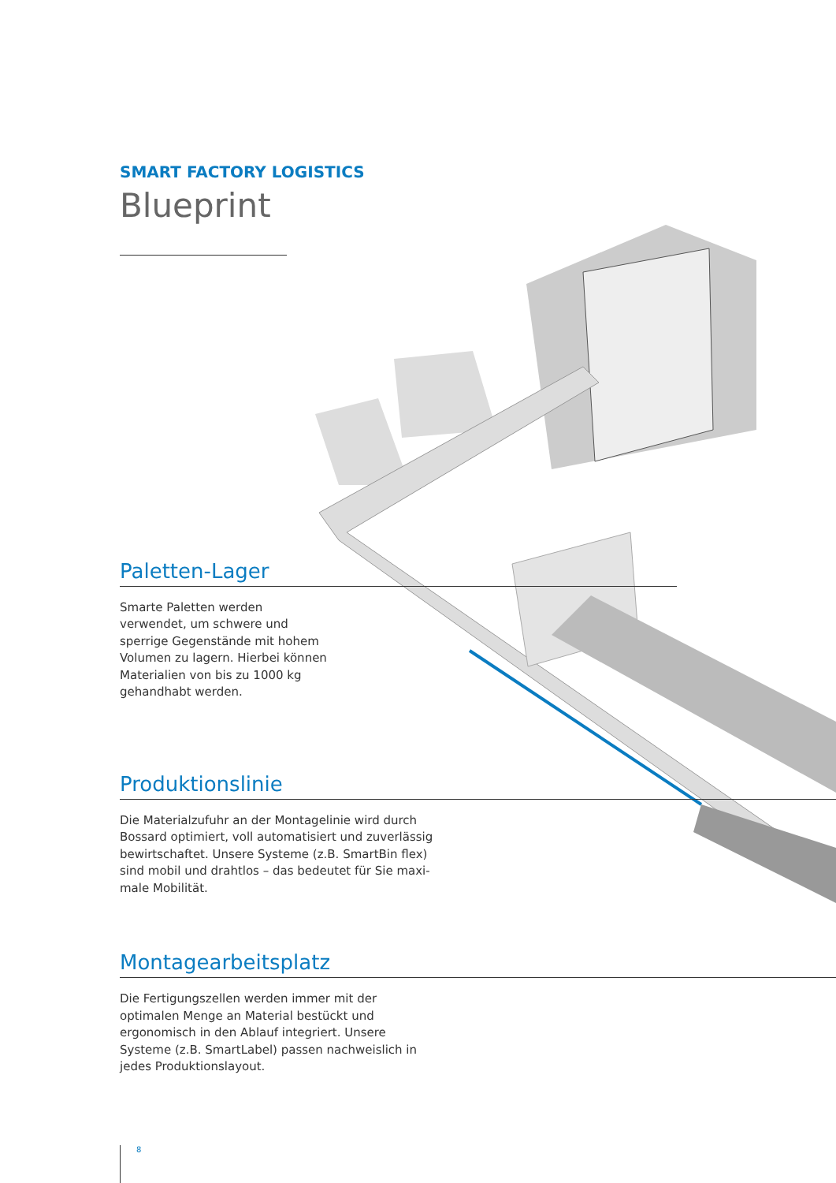SMART FACTORY LOGISTICS
Blueprint
Paletten-Lager
Smarte Paletten werden verwendet, um schwere und sperrige Gegen­stände mit hohem Volumen zu lagern. Hierbei können Materialien von bis zu 1000 kg gehandhabt werden.
Produktionslinie
Die Materialzufuhr an der Montagelinie wird durch Bossard optimiert, voll automatisiert und zuverlässig bewirtschaftet. Unsere Systeme (z.B. SmartBin flex) sind mobil und drahtlos – das bedeutet für Sie maxi­male Mobilität.
Montagearbeitsplatz
Die Fertigungszellen werden immer mit der optimalen Menge an Material bestückt und ergonomisch in den Ablauf integriert. Unsere Systeme (z.B. SmartLabel) passen nachweislich in jedes Produktionslayout.
8